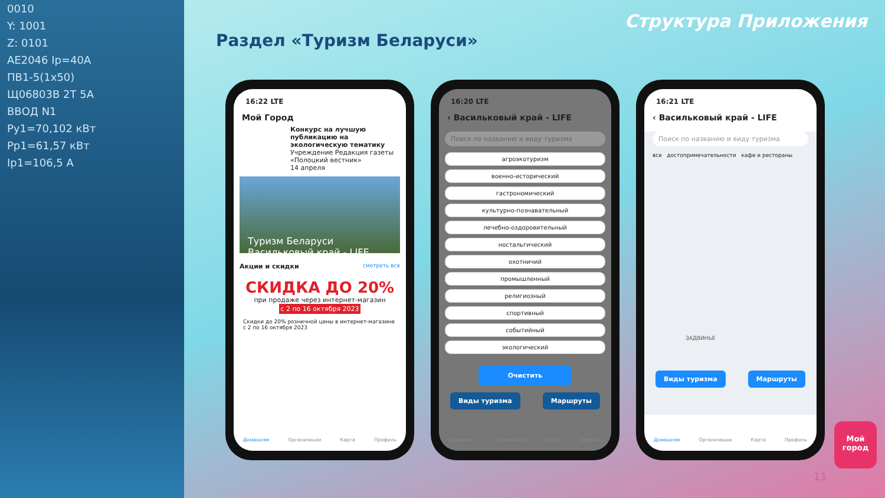0010
Y: 1001
Z: 0101
AE2046 Ip=40A
ПВ1-5(1x50)
Щ06803В 2Т 5А
ВВОД N1
Py1=70,102 кВт
Pp1=61,57 кВт
Ip1=106,5 А
Структура Приложения
Раздел «Туризм Беларуси»
16:22 LTE
Мой Город
Конкурс на лучшую публикацию на экологическую тематику
Учреждение Редакция газеты «Полоцкий вестник»
14 апреля
Туризм Беларуси
Васильковый край - LIFE
Акции и скидки смотреть все
СКИДКА ДО 20%
при продаже через интернет-магазин
с 2 по 16 октября 2023
Скидки до 20% розничной цены в интернет-магазине с 2 по 16 октября 2023
Домашняя Организации Карта Профиль
16:20 LTE
‹ Васильковый край - LIFE
Поиск по названию и виду туризма
агроэкотуризм
военно-исторический
гастрономический
культурно-познавательный
лечебно-оздоровительный
ностальгический
охотничий
промышленный
религиозный
спортивный
событийный
экологический
Очистить
Виды туризма Маршруты
Домашняя Организации Карта Профиль
16:21 LTE
‹ Васильковый край - LIFE
Поиск по названию и виду туризма
все достопримечательности кафе и рестораны
ЗАДВИНЬЕ
Виды туризма Маршруты
Домашняя Организации Карта Профиль
Мой
город
11